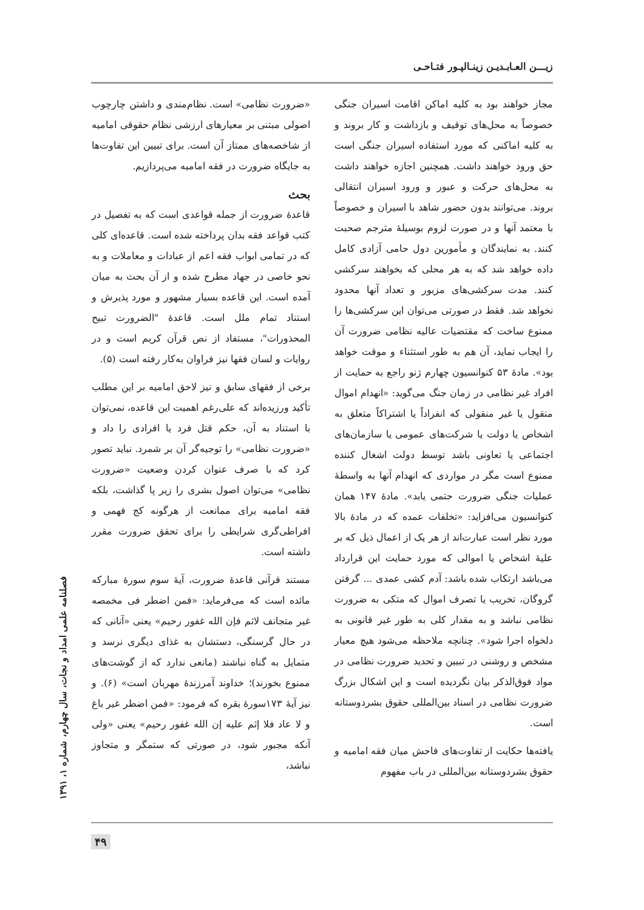زیـــن العـابـدیـن زینـالپـور فتـاحـی
مجاز خواهند بود به کلیه اماکن اقامت اسیران جنگی خصوصاً به محل‌های توقیف و بازداشت و کار بروند و به کلیه اماکنی که مورد استفاده اسیران جنگی است حق ورود خواهند داشت. همچنین اجازه خواهند داشت به محل‌های حرکت و عبور و ورود اسیران انتقالی بروند. می‌توانند بدون حضور شاهد با اسیران و خصوصاً با معتمد آنها و در صورت لزوم بوسیلهٔ مترجم صحبت کنند. به نمایندگان و مأمورین دول حامی آزادی کامل داده خواهد شد که به هر محلی که بخواهند سرکشی کنند. مدت سرکشی‌های مزبور و تعداد آنها محدود نخواهد شد. فقط در صورتی می‌توان این سرکشی‌ها را ممنوع ساخت که مقتضیات عالیه نظامی ضرورت آن را ایجاب نماید، آن هم به طور استثناء و موقت خواهد بود». مادهٔ ۵۳ کنوانسیون چهارم ژنو راجع به حمایت از افراد غیر نظامی در زمان جنگ می‌گوید: «انهدام اموال منقول یا غیر منقولی که انفراداً یا اشتراکاً متعلق به اشخاص یا دولت یا شرکت‌های عمومی یا سازمان‌های اجتماعی یا تعاونی باشد توسط دولت اشغال کننده ممنوع است مگر در مواردی که انهدام آنها به واسطهٔ عملیات جنگی ضرورت حتمی یابد». مادهٔ ۱۴۷ همان کنوانسیون می‌افزاید: «تخلفات عمده که در مادهٔ بالا مورد نظر است عبارت‌اند از هر یک از اعمال ذیل که بر علیهٔ اشخاص یا اموالی که مورد حمایت این قرارداد می‌باشد ارتکاب شده باشد: آدم کشی عمدی ... گرفتن گروگان، تخریب یا تصرف اموال که متکی به ضرورت نظامی نباشد و به مقدار کلی به طور غیر قانونی به دلخواه اجرا شود». چنانچه ملاحظه می‌شود هیچ معیار مشخص و روشنی در تبیین و تحدید ضرورت نظامی در مواد فوق‌الذکر بیان نگردیده است و این اشکال بزرگ ضرورت نظامی در اسناد بین‌المللی حقوق بشردوستانه است.
یافته‌ها حکایت از تفاوت‌های فاحش میان فقه امامیه و حقوق بشردوستانه بین‌المللی در باب مفهوم
«ضرورت نظامی» است. نظام‌مندی و داشتن چارچوب اصولی مبتنی بر معیارهای ارزشی نظام حقوقی امامیه از شاخصه‌های ممتاز آن است. برای تبیین این تفاوت‌ها به جایگاه ضرورت در فقه امامیه می‌پردازیم.
بحث
قاعدهٔ ضرورت از جمله قواعدی است که به تفصیل در کتب قواعد فقه بدان پرداخته شده است. قاعده‌ای کلی که در تمامی ابواب فقه اعم از عبادات و معاملات و به نحو خاصی در جهاد مطرح شده و از آن بحث به میان آمده است. این قاعده بسیار مشهور و مورد پذیرش و استناد تمام ملل است. قاعدهٔ "الضرورت تبیح المحذورات"، مستفاد از نص قرآن کریم است و در روایات و لسان فقها نیز فراوان به‌کار رفته است (۵).
برخی از فقهای سابق و نیز لاحق امامیه بر این مطلب تأکید ورزیده‌اند که علی‌رغم اهمیت این قاعده، نمی‌توان با استناد به آن، حکم قتل فرد یا افرادی را داد و «ضرورت نظامی» را توجیه‌گر آن بر شمرد. نباید تصور کرد که با صرف عنوان کردن وضعیت «ضرورت نظامی» می‌توان اصول بشری را زیر پا گذاشت، بلکه فقه امامیه برای ممانعت از هرگونه کج فهمی و افراطی‌گری شرایطی را برای تحقق ضرورت مقرر داشته است.
مستند قرآنی قاعدهٔ ضرورت، آیهٔ سوم سورهٔ مبارکه مائده است که می‌فرماید: «فمن اضطر فی مخمصه غیر متجانف لاثم فإن الله غفور رحیم» یعنی «آنانی که در حال گرسنگی، دستشان به غذای دیگری نرسد و متمایل به گناه نباشند (مانعی ندارد که از گوشت‌های ممنوع بخورند)؛ خداوند آمرزندهٔ مهربان است» (۶). و نیز آیهٔ ۱۷۳سورهٔ بقره که فرمود: «فمن اضطر غیر باغ و لا عاد فلا إثم علیه إن الله غفور رحیم» یعنی «ولی آنکه مجبور شود، در صورتی که ستمگر و متجاوز نباشد،
فصلنامه علمی امداد و نجات، سال چهارم، شماره ۱، ۱۳۹۱
۴۹